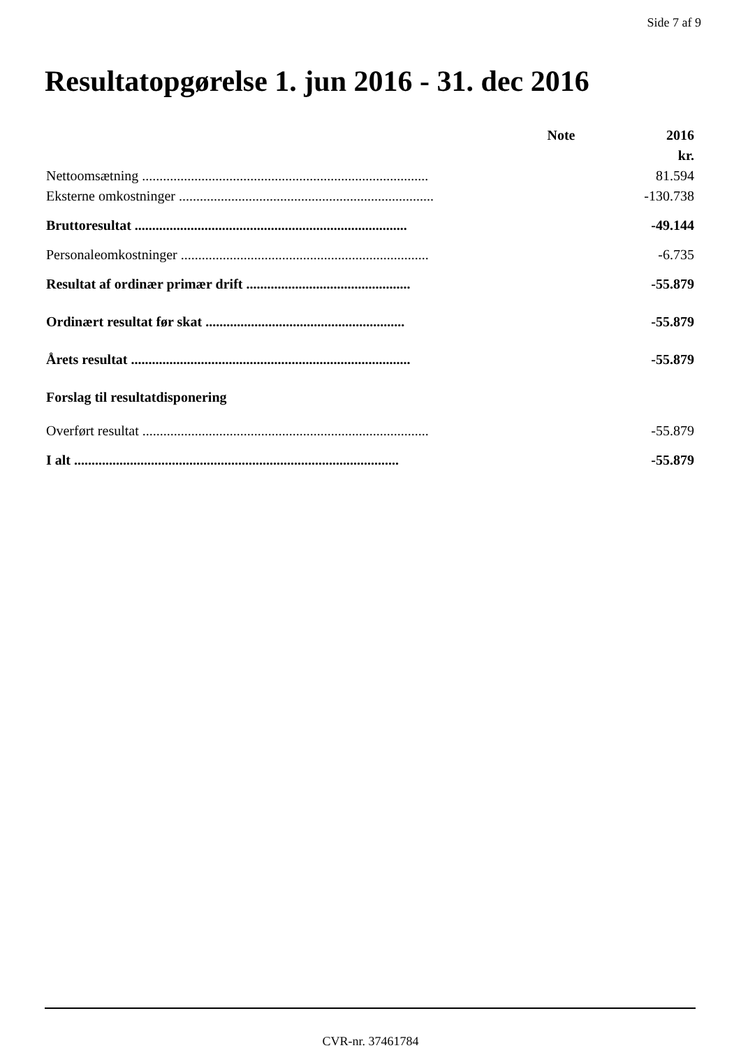Side 7 af 9
Resultatopgørelse 1. jun 2016 - 31. dec 2016
| | Note | 2016 |
| --- | --- | --- |
| | | kr. |
| Nettoomsætning .................................................................................. | | 81.594 |
| Eksterne omkostninger ......................................................................... | | -130.738 |
| Bruttoresultat .............................................................................. | | -49.144 |
| Personaleomkostninger ....................................................................... | | -6.735 |
| Resultat af ordinær primær drift ............................................... | | -55.879 |
| Ordinært resultat før skat ......................................................... | | -55.879 |
| Årets resultat ................................................................................ | | -55.879 |
| Forslag til resultatdisponering | | |
| Overført resultat .................................................................................. | | -55.879 |
| I alt ............................................................................................. | | -55.879 |
CVR-nr. 37461784